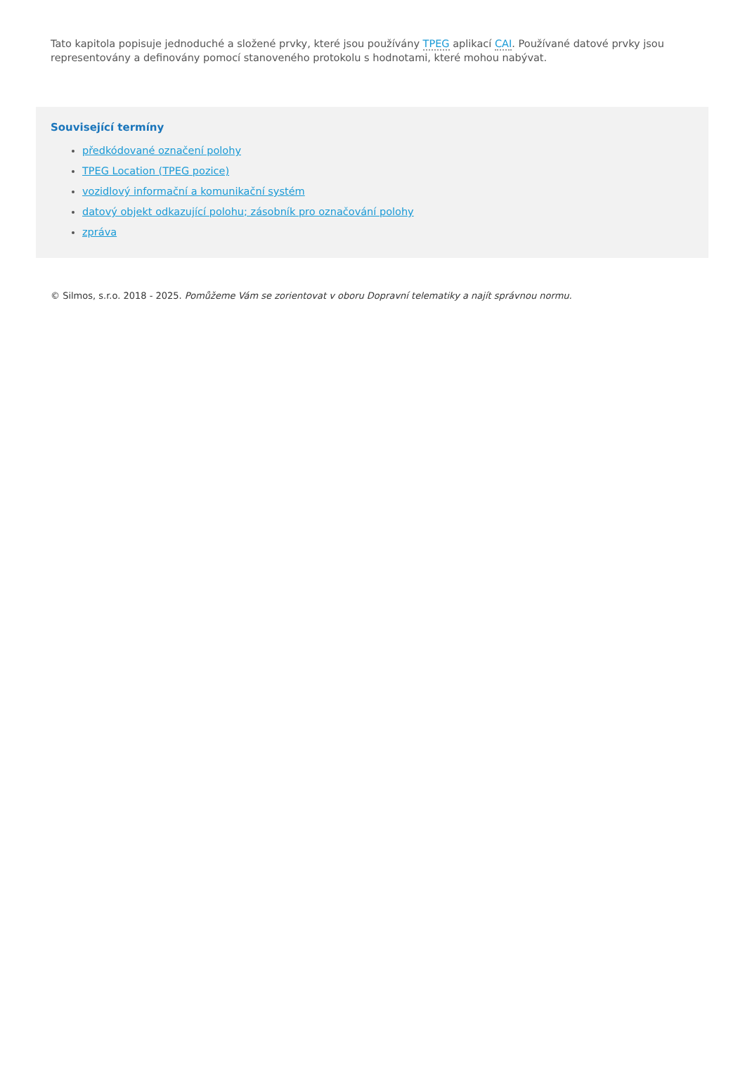Tato kapitola popisuje jednoduché a složené prvky, které jsou používány TPEG aplikací CAI. Používané datové prvky jsou representovány a definovány pomocí stanoveného protokolu s hodnotami, které mohou nabývat.
Související termíny
předkódované označení polohy
TPEG Location (TPEG pozice)
vozidlový informační a komunikační systém
datový objekt odkazující polohu; zásobník pro označování polohy
zpráva
© Silmos, s.r.o. 2018 - 2025. Pomůžeme Vám se zorientovat v oboru Dopravní telematiky a najít správnou normu.